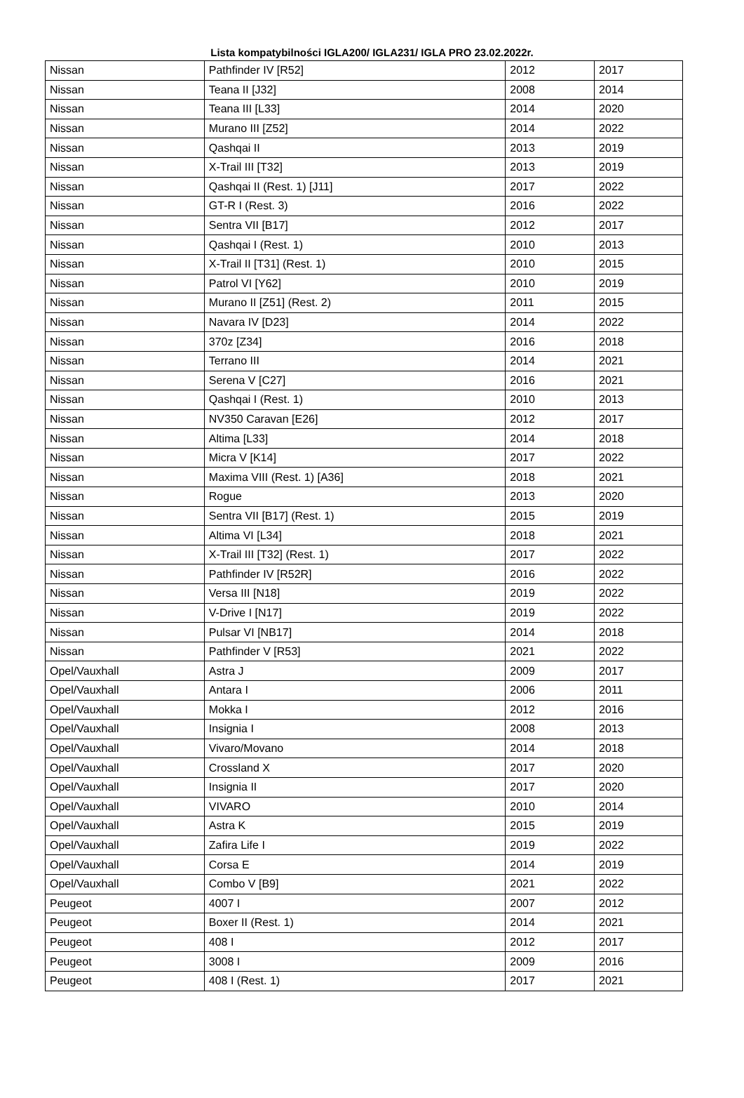Lista kompatybilności IGLA200/ IGLA231/ IGLA PRO 23.02.2022r.
| Nissan | Pathfinder IV [R52] | 2012 | 2017 |
| Nissan | Teana II [J32] | 2008 | 2014 |
| Nissan | Teana III [L33] | 2014 | 2020 |
| Nissan | Murano III [Z52] | 2014 | 2022 |
| Nissan | Qashqai II | 2013 | 2019 |
| Nissan | X-Trail III [T32] | 2013 | 2019 |
| Nissan | Qashqai II (Rest. 1) [J11] | 2017 | 2022 |
| Nissan | GT-R I (Rest. 3) | 2016 | 2022 |
| Nissan | Sentra VII [B17] | 2012 | 2017 |
| Nissan | Qashqai I (Rest. 1) | 2010 | 2013 |
| Nissan | X-Trail II [T31] (Rest. 1) | 2010 | 2015 |
| Nissan | Patrol VI [Y62] | 2010 | 2019 |
| Nissan | Murano II [Z51] (Rest. 2) | 2011 | 2015 |
| Nissan | Navara IV [D23] | 2014 | 2022 |
| Nissan | 370z [Z34] | 2016 | 2018 |
| Nissan | Terrano III | 2014 | 2021 |
| Nissan | Serena V [C27] | 2016 | 2021 |
| Nissan | Qashqai I (Rest. 1) | 2010 | 2013 |
| Nissan | NV350 Caravan [E26] | 2012 | 2017 |
| Nissan | Altima [L33] | 2014 | 2018 |
| Nissan | Micra V [K14] | 2017 | 2022 |
| Nissan | Maxima VIII (Rest. 1) [A36] | 2018 | 2021 |
| Nissan | Rogue | 2013 | 2020 |
| Nissan | Sentra VII [B17] (Rest. 1) | 2015 | 2019 |
| Nissan | Altima VI [L34] | 2018 | 2021 |
| Nissan | X-Trail III [T32] (Rest. 1) | 2017 | 2022 |
| Nissan | Pathfinder IV [R52R] | 2016 | 2022 |
| Nissan | Versa III [N18] | 2019 | 2022 |
| Nissan | V-Drive I [N17] | 2019 | 2022 |
| Nissan | Pulsar VI [NB17] | 2014 | 2018 |
| Nissan | Pathfinder V [R53] | 2021 | 2022 |
| Opel/Vauxhall | Astra J | 2009 | 2017 |
| Opel/Vauxhall | Antara I | 2006 | 2011 |
| Opel/Vauxhall | Mokka I | 2012 | 2016 |
| Opel/Vauxhall | Insignia I | 2008 | 2013 |
| Opel/Vauxhall | Vivaro/Movano | 2014 | 2018 |
| Opel/Vauxhall | Crossland X | 2017 | 2020 |
| Opel/Vauxhall | Insignia II | 2017 | 2020 |
| Opel/Vauxhall | VIVARO | 2010 | 2014 |
| Opel/Vauxhall | Astra K | 2015 | 2019 |
| Opel/Vauxhall | Zafira Life I | 2019 | 2022 |
| Opel/Vauxhall | Corsa E | 2014 | 2019 |
| Opel/Vauxhall | Combo V [B9] | 2021 | 2022 |
| Peugeot | 4007 I | 2007 | 2012 |
| Peugeot | Boxer II (Rest. 1) | 2014 | 2021 |
| Peugeot | 408 I | 2012 | 2017 |
| Peugeot | 3008 I | 2009 | 2016 |
| Peugeot | 408 I (Rest. 1) | 2017 | 2021 |